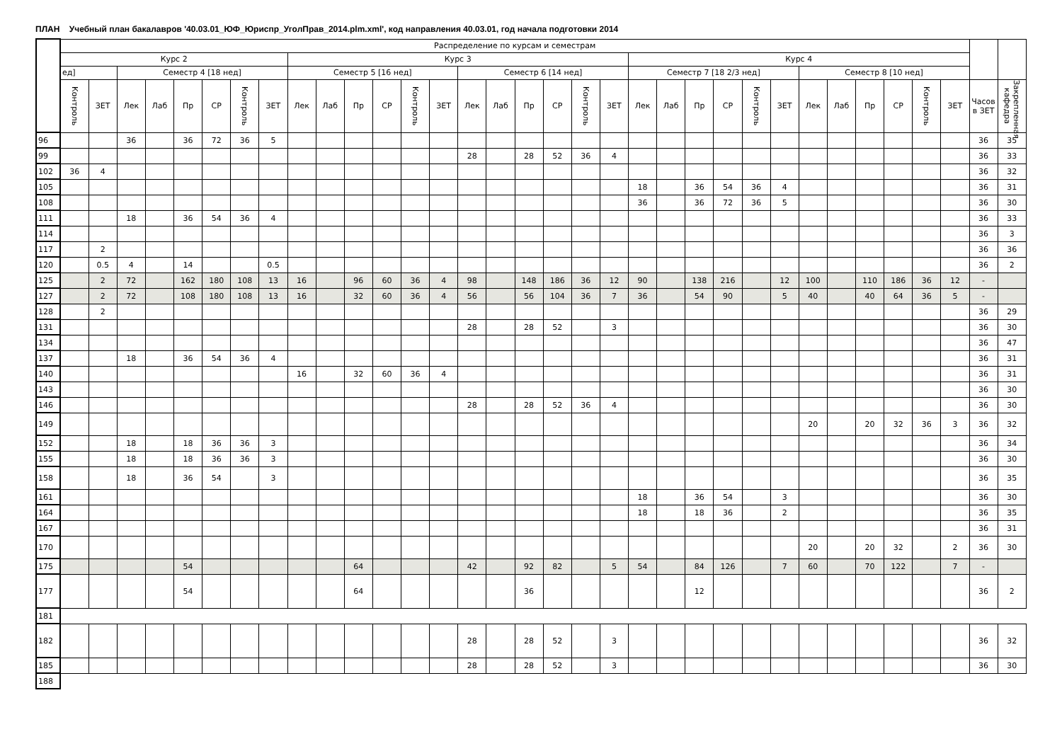ПЛАН Учебный план бакалавров '40.03.01_ЮФ_Юриспр_УголПрав_2014.plm.xml', код направления 40.03.01, год начала подготовки 2014
| | Распределение по курсам и семестрам | | | | | | | | | | | | | | | | | | | | | | | | | | | | | | | | | |
| --- | --- | --- | --- | --- | --- | --- | --- | --- | --- | --- | --- | --- | --- | --- | --- | --- | --- | --- | --- | --- | --- | --- | --- | --- | --- | --- | --- | --- | --- | --- | --- | --- | --- | --- |
| | Курс 2 | | | | | | | | Курс 3 | | | | | | | | | | | | Курс 4 | | | | | | | | | | | | | |
| | ед] | | Семестр 4 [18 нед] | | | | | | Семестр 5 [16 нед] | | | | | | Семестр 6 [14 нед] | | | | | | Семестр 7 [18 2/3 нед] | | | | | | Семестр 8 [10 нед] | | | | | | | |
| | Контроль | ЗЕТ | Лек | Лаб | Пр | СР | Контроль | ЗЕТ | Лек | Лаб | Пр | СР | Контроль | ЗЕТ | Лек | Лаб | Пр | СР | Контроль | ЗЕТ | Лек | Лаб | Пр | СР | Контроль | ЗЕТ | Лек | Лаб | Пр | СР | Контроль | ЗЕТ | Часов в ЗЕТ | Закрепленная кафедра |
| 96 | | | 36 | | 36 | 72 | 36 | 5 | | | | | | | | | | | | | | | | | | | | | | | | | 36 | 35 |
| 99 | | | | | | | | | | | | | | | 28 | | 28 | 52 | 36 | 4 | | | | | | | | | | | | | 36 | 33 |
| 102 | 36 | 4 | | | | | | | | | | | | | | | | | | | | | | | | | | | | | | | 36 | 32 |
| 105 | | | | | | | | | | | | | | | | | | | | | 18 | | 36 | 54 | 36 | 4 | | | | | | | 36 | 31 |
| 108 | | | | | | | | | | | | | | | | | | | | | 36 | | 36 | 72 | 36 | 5 | | | | | | | 36 | 30 |
| 111 | | | 18 | | 36 | 54 | 36 | 4 | | | | | | | | | | | | | | | | | | | | | | | | | 36 | 33 |
| 114 | | | | | | | | | | | | | | | | | | | | | | | | | | | | | | | | | 36 | 3 |
| 117 | | 2 | | | | | | | | | | | | | | | | | | | | | | | | | | | | | | | 36 | 36 |
| 120 | | 0.5 | 4 | | 14 | | | 0.5 | | | | | | | | | | | | | | | | | | | | | | | | | 36 | 2 |
| 125 | | 2 | 72 | | 162 | 180 | 108 | 13 | 16 | | 96 | 60 | 36 | 4 | 98 | | 148 | 186 | 36 | 12 | 90 | | 138 | 216 | | 12 | 100 | | 110 | 186 | 36 | 12 | - | |
| 127 | | 2 | 72 | | 108 | 180 | 108 | 13 | 16 | | 32 | 60 | 36 | 4 | 56 | | 56 | 104 | 36 | 7 | 36 | | 54 | 90 | | 5 | 40 | | 40 | 64 | 36 | 5 | - | |
| 128 | | 2 | | | | | | | | | | | | | | | | | | | | | | | | | | | | | | | 36 | 29 |
| 131 | | | | | | | | | | | | | | | 28 | | 28 | 52 | | 3 | | | | | | | | | | | | | 36 | 30 |
| 134 | | | | | | | | | | | | | | | | | | | | | | | | | | | | | | | | | 36 | 47 |
| 137 | | | 18 | | 36 | 54 | 36 | 4 | | | | | | | | | | | | | | | | | | | | | | | | | 36 | 31 |
| 140 | | | | | | | | | 16 | | 32 | 60 | 36 | 4 | | | | | | | | | | | | | | | | | | | 36 | 31 |
| 143 | | | | | | | | | | | | | | | | | | | | | | | | | | | | | | | | | 36 | 30 |
| 146 | | | | | | | | | | | | | | | 28 | | 28 | 52 | 36 | 4 | | | | | | | | | | | | | 36 | 30 |
| 149 | | | | | | | | | | | | | | | | | | | | | | | | | | | 20 | | 20 | 32 | 36 | 3 | 36 | 32 |
| 152 | | | 18 | | 18 | 36 | 36 | 3 | | | | | | | | | | | | | | | | | | | | | | | | | 36 | 34 |
| 155 | | | 18 | | 18 | 36 | 36 | 3 | | | | | | | | | | | | | | | | | | | | | | | | | 36 | 30 |
| 158 | | | 18 | | 36 | 54 | | 3 | | | | | | | | | | | | | | | | | | | | | | | | | 36 | 35 |
| 161 | | | | | | | | | | | | | | | | | | | | | 18 | | 36 | 54 | | 3 | | | | | | | 36 | 30 |
| 164 | | | | | | | | | | | | | | | | | | | | | 18 | | 18 | 36 | | 2 | | | | | | | 36 | 35 |
| 167 | | | | | | | | | | | | | | | | | | | | | | | | | | | | | | | | | 36 | 31 |
| 170 | | | | | | | | | | | | | | | | | | | | | | | | | | | 20 | | 20 | 32 | | 2 | 36 | 30 |
| 175 | | | | | 54 | | | | | | 64 | | | | 42 | | 92 | 82 | | 5 | 54 | | 84 | 126 | | 7 | 60 | | 70 | 122 | | 7 | - | |
| 177 | | | | | 54 | | | | | | 64 | | | | | | 36 | | | | | | 12 | | | | | | | | | | 36 | 2 |
| 181 | | | | | | | | | | | | | | | | | | | | | | | | | | | | | | | | | | |
| 182 | | | | | | | | | | | | | | | 28 | | 28 | 52 | | 3 | | | | | | | | | | | | | 36 | 32 |
| 185 | | | | | | | | | | | | | | | 28 | | 28 | 52 | | 3 | | | | | | | | | | | | | 36 | 30 |
| 188 | | | | | | | | | | | | | | | | | | | | | | | | | | | | | | | | | | |